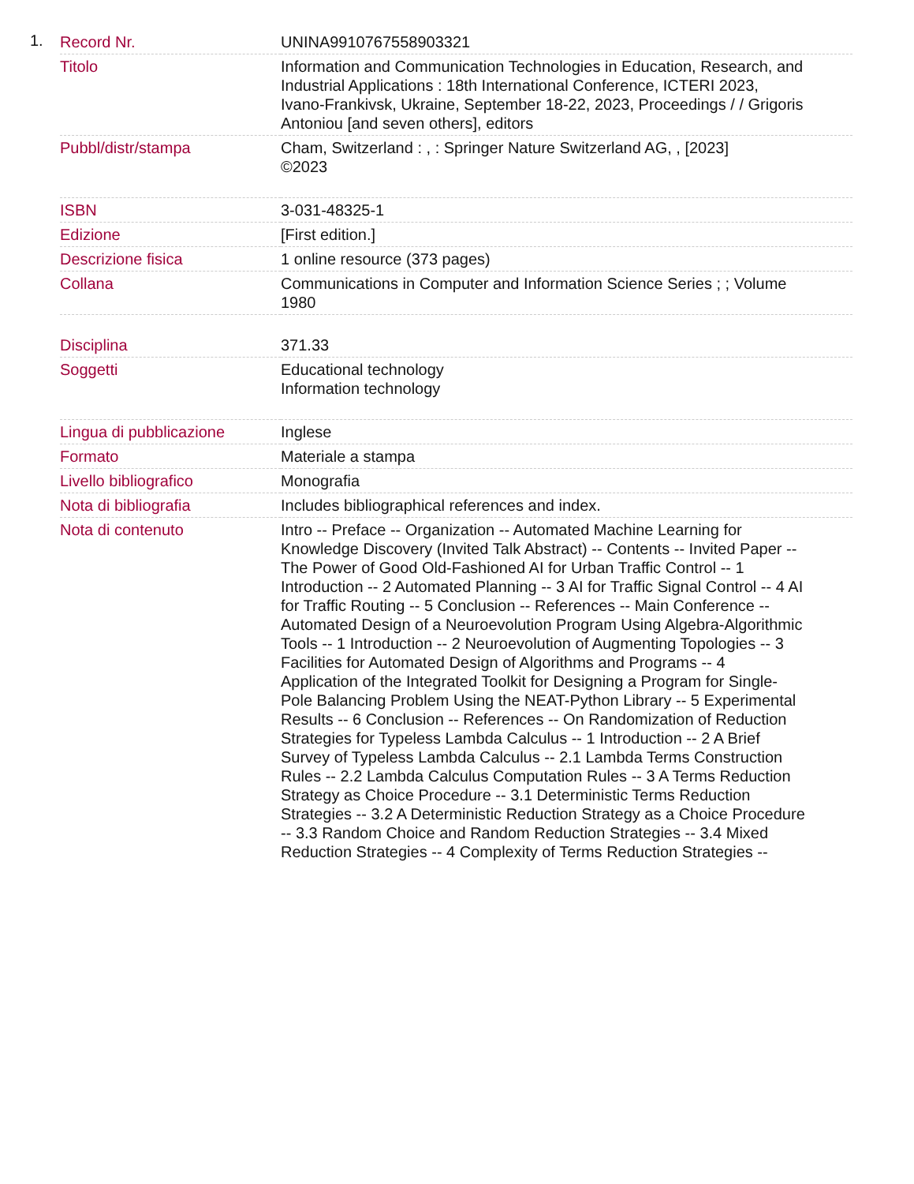1.
| Record Nr. | UNINA9910767558903321 |
| Titolo | Information and Communication Technologies in Education, Research, and Industrial Applications : 18th International Conference, ICTERI 2023, Ivano-Frankivsk, Ukraine, September 18-22, 2023, Proceedings / / Grigoris Antoniou [and seven others], editors |
| Pubbl/distr/stampa | Cham, Switzerland : , : Springer Nature Switzerland AG, , [2023] ©2023 |
| ISBN | 3-031-48325-1 |
| Edizione | [First edition.] |
| Descrizione fisica | 1 online resource (373 pages) |
| Collana | Communications in Computer and Information Science Series ; ; Volume 1980 |
| Disciplina | 371.33 |
| Soggetti | Educational technology Information technology |
| Lingua di pubblicazione | Inglese |
| Formato | Materiale a stampa |
| Livello bibliografico | Monografia |
| Nota di bibliografia | Includes bibliographical references and index. |
| Nota di contenuto | Intro -- Preface -- Organization -- Automated Machine Learning for Knowledge Discovery (Invited Talk Abstract) -- Contents -- Invited Paper -- The Power of Good Old-Fashioned AI for Urban Traffic Control -- 1 Introduction -- 2 Automated Planning -- 3 AI for Traffic Signal Control -- 4 AI for Traffic Routing -- 5 Conclusion -- References -- Main Conference -- Automated Design of a Neuroevolution Program Using Algebra-Algorithmic Tools -- 1 Introduction -- 2 Neuroevolution of Augmenting Topologies -- 3 Facilities for Automated Design of Algorithms and Programs -- 4 Application of the Integrated Toolkit for Designing a Program for Single-Pole Balancing Problem Using the NEAT-Python Library -- 5 Experimental Results -- 6 Conclusion -- References -- On Randomization of Reduction Strategies for Typeless Lambda Calculus -- 1 Introduction -- 2 A Brief Survey of Typeless Lambda Calculus -- 2.1 Lambda Terms Construction Rules -- 2.2 Lambda Calculus Computation Rules -- 3 A Terms Reduction Strategy as Choice Procedure -- 3.1 Deterministic Terms Reduction Strategies -- 3.2 A Deterministic Reduction Strategy as a Choice Procedure -- 3.3 Random Choice and Random Reduction Strategies -- 3.4 Mixed Reduction Strategies -- 4 Complexity of Terms Reduction Strategies -- |